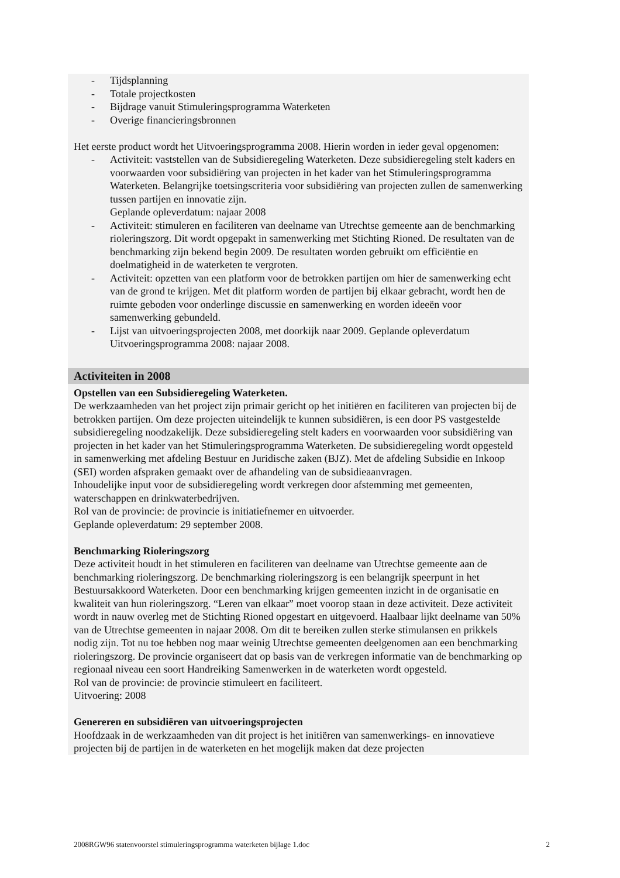- Tijdsplanning
- Totale projectkosten
- Bijdrage vanuit Stimuleringsprogramma Waterketen
- Overige financieringsbronnen
Het eerste product wordt het Uitvoeringsprogramma 2008. Hierin worden in ieder geval opgenomen:
- Activiteit: vaststellen van de Subsidieregeling Waterketen. Deze subsidieregeling stelt kaders en voorwaarden voor subsidiëring van projecten in het kader van het Stimuleringsprogramma Waterketen. Belangrijke toetsingscriteria voor subsidiëring van projecten zullen de samenwerking tussen partijen en innovatie zijn.
Geplande opleverdatum: najaar 2008
- Activiteit: stimuleren en faciliteren van deelname van Utrechtse gemeente aan de benchmarking rioleringszorg. Dit wordt opgepakt in samenwerking met Stichting Rioned. De resultaten van de benchmarking zijn bekend begin 2009. De resultaten worden gebruikt om efficiëntie en doelmatigheid in de waterketen te vergroten.
- Activiteit: opzetten van een platform voor de betrokken partijen om hier de samenwerking echt van de grond te krijgen. Met dit platform worden de partijen bij elkaar gebracht, wordt hen de ruimte geboden voor onderlinge discussie en samenwerking en worden ideeën voor samenwerking gebundeld.
- Lijst van uitvoeringsprojecten 2008, met doorkijk naar 2009. Geplande opleverdatum Uitvoeringsprogramma 2008: najaar 2008.
Activiteiten in 2008
Opstellen van een Subsidieregeling Waterketen.
De werkzaamheden van het project zijn primair gericht op het initiëren en faciliteren van projecten bij de betrokken partijen. Om deze projecten uiteindelijk te kunnen subsidiëren, is een door PS vastgestelde subsidieregeling noodzakelijk. Deze subsidieregeling stelt kaders en voorwaarden voor subsidiëring van projecten in het kader van het Stimuleringsprogramma Waterketen. De subsidieregeling wordt opgesteld in samenwerking met afdeling Bestuur en Juridische zaken (BJZ). Met de afdeling Subsidie en Inkoop (SEI) worden afspraken gemaakt over de afhandeling van de subsidieaanvragen.
Inhoudelijke input voor de subsidieregeling wordt verkregen door afstemming met gemeenten, waterschappen en drinkwaterbedrijven.
Rol van de provincie: de provincie is initiatiefnemer en uitvoerder.
Geplande opleverdatum: 29 september 2008.
Benchmarking Rioleringszorg
Deze activiteit houdt in het stimuleren en faciliteren van deelname van Utrechtse gemeente aan de benchmarking rioleringszorg. De benchmarking rioleringszorg is een belangrijk speerpunt in het Bestuursakkoord Waterketen. Door een benchmarking krijgen gemeenten inzicht in de organisatie en kwaliteit van hun rioleringszorg. “Leren van elkaar” moet voorop staan in deze activiteit. Deze activiteit wordt in nauw overleg met de Stichting Rioned opgestart en uitgevoerd. Haalbaar lijkt deelname van 50% van de Utrechtse gemeenten in najaar 2008. Om dit te bereiken zullen sterke stimulansen en prikkels nodig zijn. Tot nu toe hebben nog maar weinig Utrechtse gemeenten deelgenomen aan een benchmarking rioleringszorg. De provincie organiseert dat op basis van de verkregen informatie van de benchmarking op regionaal niveau een soort Handreiking Samenwerken in de waterketen wordt opgesteld.
Rol van de provincie: de provincie stimuleert en faciliteert.
Uitvoering: 2008
Genereren en subsidiëren van uitvoeringsprojecten
Hoofdzaak in de werkzaamheden van dit project is het initiëren van samenwerkings- en innovatieve projecten bij de partijen in de waterketen en het mogelijk maken dat deze projecten
2008RGW96 statenvoorstel stimuleringsprogramma waterketen bijlage 1.doc 2